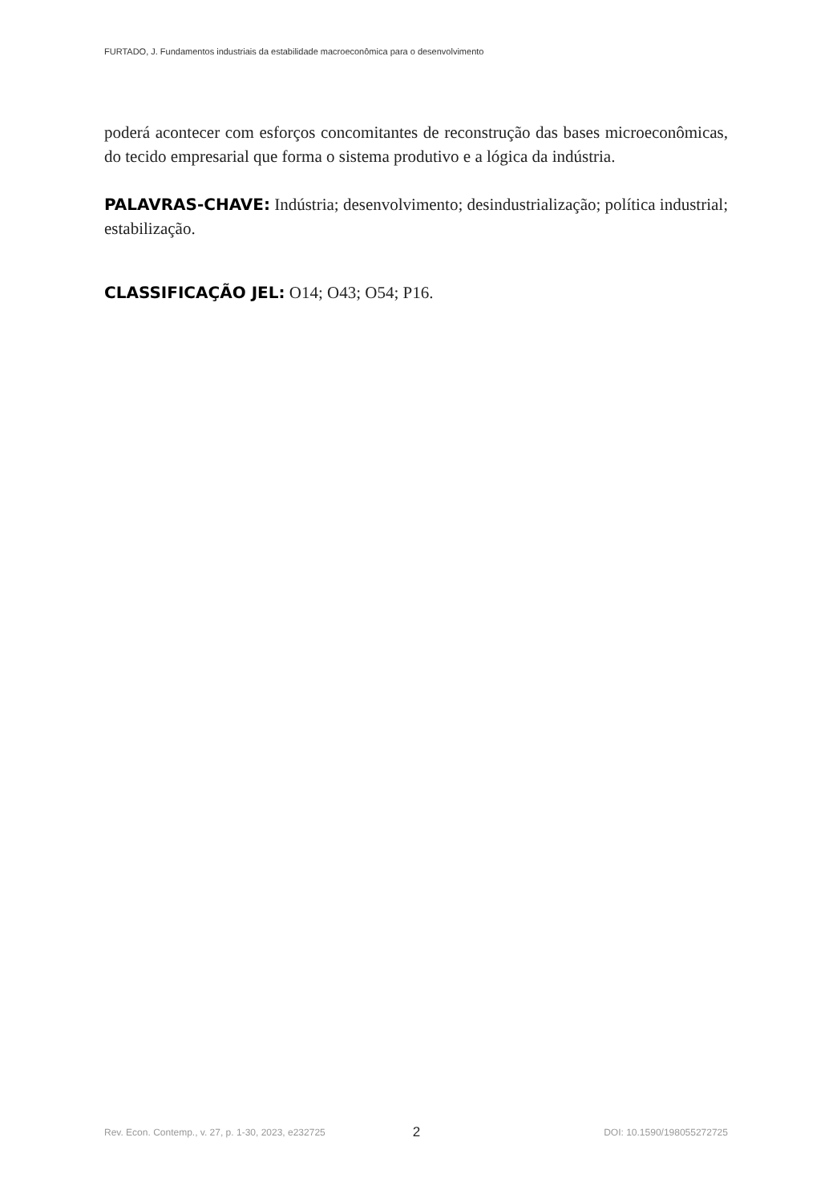FURTADO, J. Fundamentos industriais da estabilidade macroeconômica para o desenvolvimento
poderá acontecer com esforços concomitantes de reconstrução das bases microeconômicas, do tecido empresarial que forma o sistema produtivo e a lógica da indústria.
PALAVRAS-CHAVE: Indústria; desenvolvimento; desindustrialização; política industrial; estabilização.
CLASSIFICAÇÃO JEL: O14; O43; O54; P16.
Rev. Econ. Contemp., v. 27, p. 1-30, 2023, e232725 2 DOI: 10.1590/198055272725